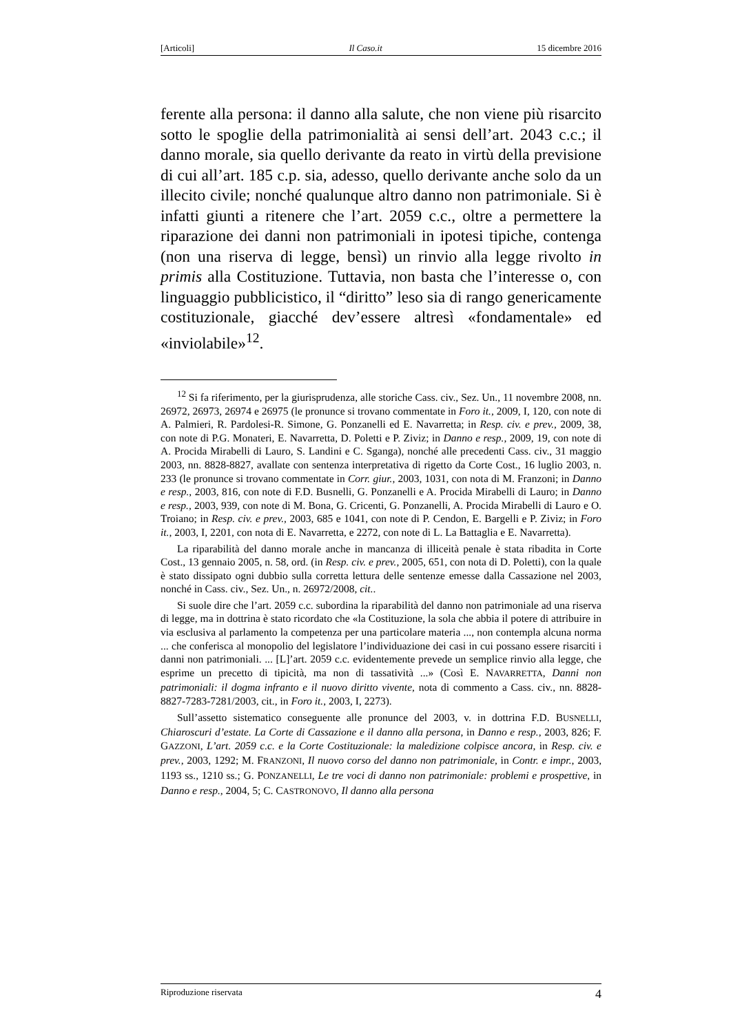[Articoli] Il Caso.it 15 dicembre 2016
ferente alla persona: il danno alla salute, che non viene più risarcito sotto le spoglie della patrimonialità ai sensi dell’art. 2043 c.c.; il danno morale, sia quello derivante da reato in virtù della previsione di cui all’art. 185 c.p. sia, adesso, quello derivante anche solo da un illecito civile; nonché qualunque altro danno non patrimoniale. Si è infatti giunti a ritenere che l’art. 2059 c.c., oltre a permettere la riparazione dei danni non patrimoniali in ipotesi tipiche, contenga (non una riserva di legge, bensì) un rinvio alla legge rivolto in primis alla Costituzione. Tuttavia, non basta che l’interesse o, con linguaggio pubblicistico, il “diritto” leso sia di rango genericamente costituzionale, giacché dev’essere altresì «fondamentale» ed «inviolabile»<sup>12</sup>.
<sup>12</sup> Si fa riferimento, per la giurisprudenza, alle storiche Cass. civ., Sez. Un., 11 novembre 2008, nn. 26972, 26973, 26974 e 26975 (le pronunce si trovano commentate in Foro it., 2009, I, 120, con note di A. Palmieri, R. Pardolesi-R. Simone, G. Ponzanelli ed E. Navarretta; in Resp. civ. e prev., 2009, 38, con note di P.G. Monateri, E. Navarretta, D. Poletti e P. Ziviz; in Danno e resp., 2009, 19, con note di A. Procida Mirabelli di Lauro, S. Landini e C. Sganga), nonché alle precedenti Cass. civ., 31 maggio 2003, nn. 8828-8827, avallate con sentenza interpretativa di rigetto da Corte Cost., 16 luglio 2003, n. 233 (le pronunce si trovano commentate in Corr. giur., 2003, 1031, con nota di M. Franzoni; in Danno e resp., 2003, 816, con note di F.D. Busnelli, G. Ponzanelli e A. Procida Mirabelli di Lauro; in Danno e resp., 2003, 939, con note di M. Bona, G. Cricenti, G. Ponzanelli, A. Procida Mirabelli di Lauro e O. Troiano; in Resp. civ. e prev., 2003, 685 e 1041, con note di P. Cendon, E. Bargelli e P. Ziviz; in Foro it., 2003, I, 2201, con nota di E. Navarretta, e 2272, con note di L. La Battaglia e E. Navarretta).
La riparabilità del danno morale anche in mancanza di illiceità penale è stata ribadita in Corte Cost., 13 gennaio 2005, n. 58, ord. (in Resp. civ. e prev., 2005, 651, con nota di D. Poletti), con la quale è stato dissipato ogni dubbio sulla corretta lettura delle sentenze emesse dalla Cassazione nel 2003, nonché in Cass. civ., Sez. Un., n. 26972/2008, cit..
Si suole dire che l’art. 2059 c.c. subordina la riparabilità del danno non patrimoniale ad una riserva di legge, ma in dottrina è stato ricordato che «la Costituzione, la sola che abbia il potere di attribuire in via esclusiva al parlamento la competenza per una particolare materia ..., non contempla alcuna norma ... che conferisca al monopolio del legislatore l’individuazione dei casi in cui possano essere risarciti i danni non patrimoniali. ... [L]’art. 2059 c.c. evidentemente prevede un semplice rinvio alla legge, che esprime un precetto di tipicità, ma non di tassatività ...» (Così E. NAVARRETTA, Danni non patrimoniali: il dogma infranto e il nuovo diritto vivente, nota di commento a Cass. civ., nn. 8828-8827-7283-7281/2003, cit., in Foro it., 2003, I, 2273).
Sull’assetto sistematico conseguente alle pronunce del 2003, v. in dottrina F.D. BUSNELLI, Chiaroscuri d’estate. La Corte di Cassazione e il danno alla persona, in Danno e resp., 2003, 826; F. GAZZONI, L’art. 2059 c.c. e la Corte Costituzionale: la maledizione colpisce ancora, in Resp. civ. e prev., 2003, 1292; M. FRANZONI, Il nuovo corso del danno non patrimoniale, in Contr. e impr., 2003, 1193 ss., 1210 ss.; G. PONZANELLI, Le tre voci di danno non patrimoniale: problemi e prospettive, in Danno e resp., 2004, 5; C. CASTRONOVO, Il danno alla persona
Riproduzione riservata 4